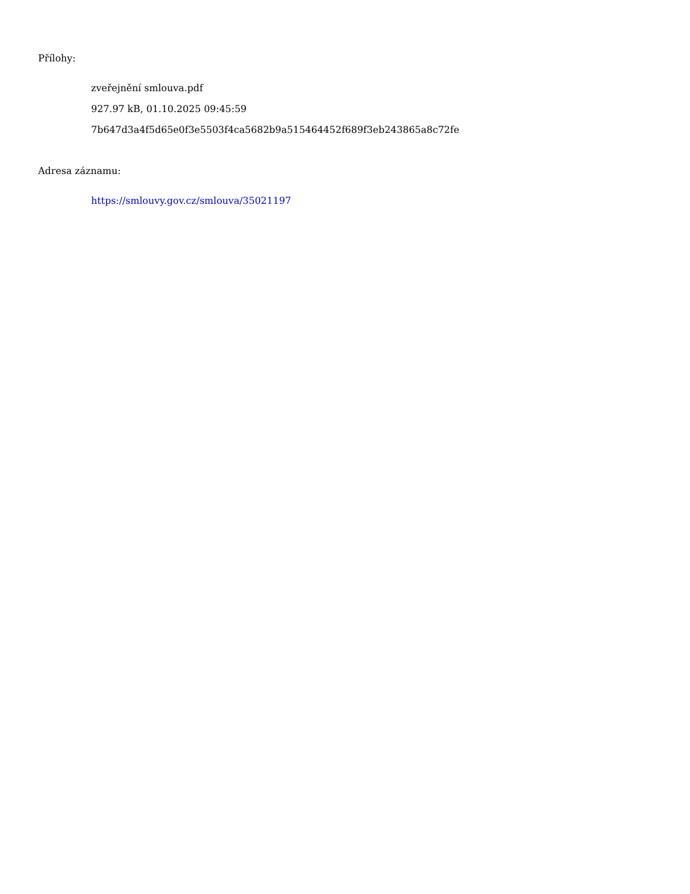Přílohy:
zveřejnění smlouva.pdf
927.97 kB, 01.10.2025 09:45:59
7b647d3a4f5d65e0f3e5503f4ca5682b9a515464452f689f3eb243865a8c72fe
Adresa záznamu:
https://smlouvy.gov.cz/smlouva/35021197